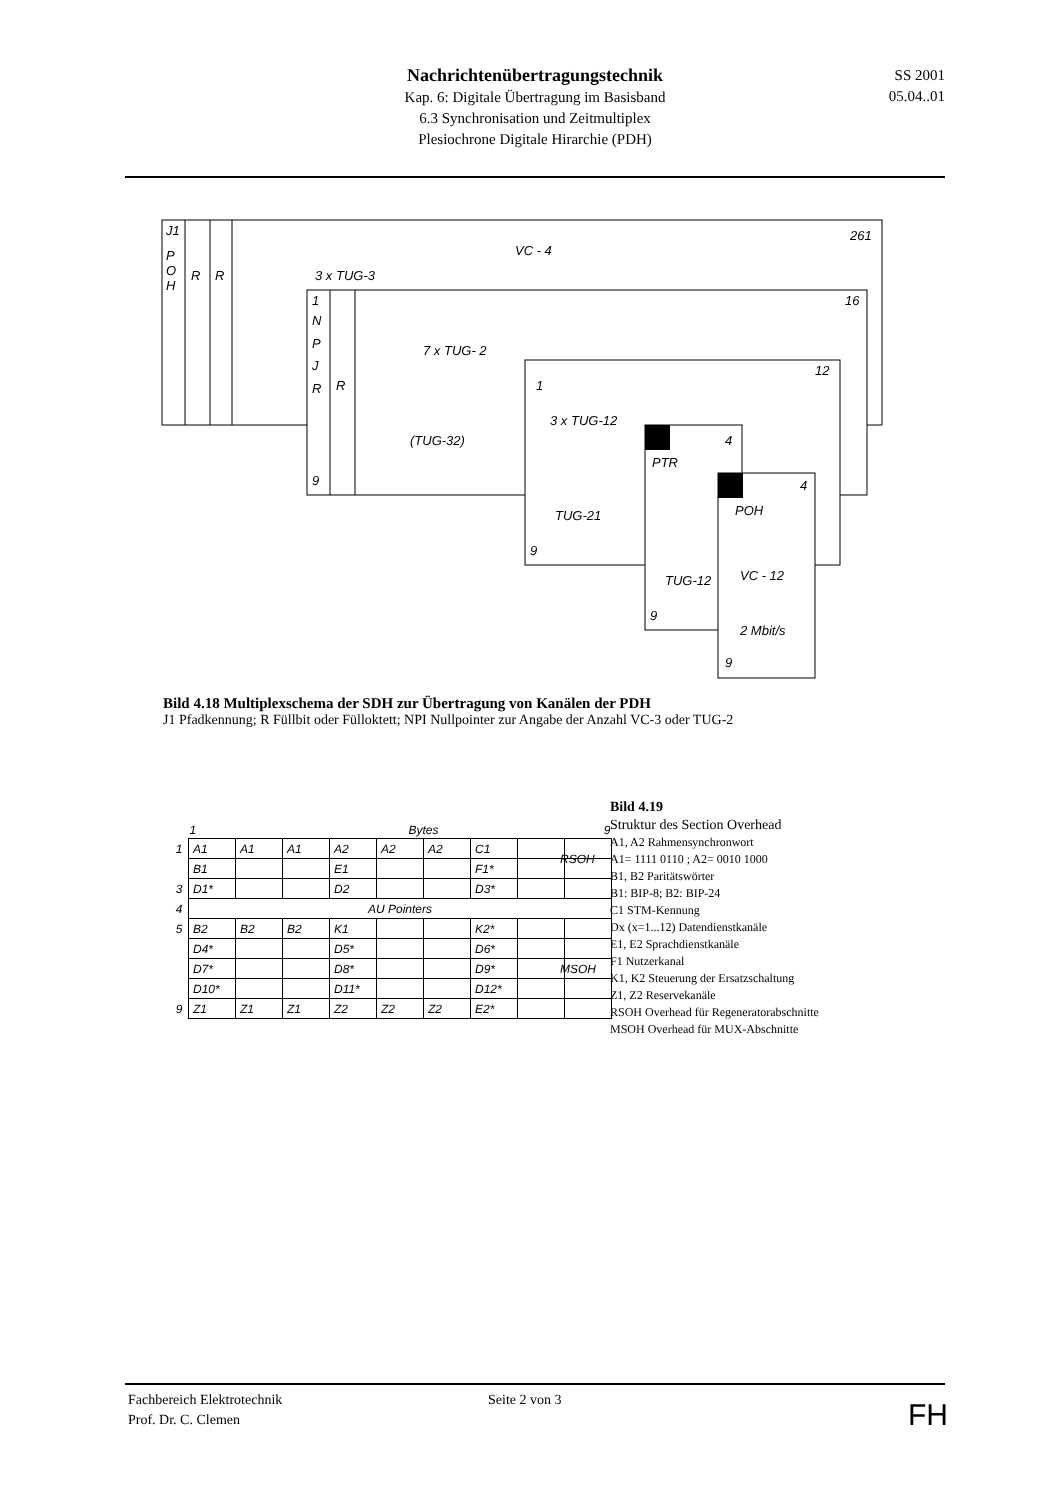Nachrichtenübertragungstechnik
Kap. 6: Digitale Übertragung im Basisband
6.3 Synchronisation und Zeitmultiplex
Plesiochrone Digitale Hirarchie (PDH)
SS 2001
05.04..01
J1
P
O
H
R
R
VC - 4
261
3 x TUG-3
1
N
P
J
R
9
R
16
7 x TUG- 2
(TUG-32)
12
1
3 x TUG-12
TUG-21
9
4
PTR
TUG-12
9
4
POH
VC - 12
2 Mbit/s
9
Bild 4.18 Multiplexschema der SDH zur Übertragung von Kanälen der PDH
J1 Pfadkennung; R Füllbit oder Fülloktett; NPI Nullpointer zur Angabe der Anzahl VC-3 oder TUG-2
| | 1 | | | Bytes | | | | 9 | |
| --- | --- | --- | --- | --- | --- | --- | --- | --- | --- |
| 1 | A1 | A1 | A1 | A2 | A2 | A2 | C1 | | |
| | B1 | | | E1 | | | F1* | | |
| 3 | D1* | | | D2 | | | D3* | | |
| 4 | AU Pointers | | | | | | | | |
| 5 | B2 | B2 | B2 | K1 | | | K2* | | |
| | D4* | | | D5* | | | D6* | | |
| | D7* | | | D8* | | | D9* | | |
| | D10* | | | D11* | | | D12* | | |
| 9 | Z1 | Z1 | Z1 | Z2 | Z2 | Z2 | E2* | | |
RSOH
MSOH
Bild 4.19
Struktur des Section Overhead
A1, A2 Rahmensynchronwort
A1= 1111 0110 ; A2= 0010 1000
B1, B2 Paritätswörter
B1: BIP-8; B2: BIP-24
C1 STM-Kennung
Dx (x=1...12) Datendienstkanäle
E1, E2 Sprachdienstkanäle
F1 Nutzerkanal
K1, K2 Steuerung der Ersatzschaltung
Z1, Z2 Reservekanäle
RSOH Overhead für Regeneratorabschnitte
MSOH Overhead für MUX-Abschnitte
Fachbereich Elektrotechnik
Prof. Dr. C. Clemen
Seite 2 von 3
FH